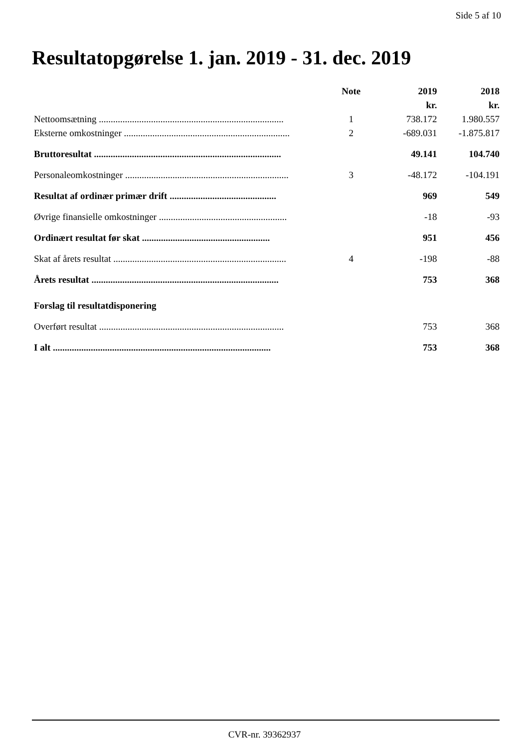Side 5 af 10
Resultatopgørelse 1. jan. 2019 - 31. dec. 2019
| | Note | 2019 | 2018 |
| --- | --- | --- | --- |
| | | kr. | kr. |
| Nettoomsætning .............................................................................. | 1 | 738.172 | 1.980.557 |
| Eksterne omkostninger ...................................................................... | 2 | -689.031 | -1.875.817 |
| Bruttoresultat ............................................................................... | | 49.141 | 104.740 |
| Personaleomkostninger ..................................................................... | 3 | -48.172 | -104.191 |
| Resultat af ordinær primær drift ............................................. | | 969 | 549 |
| Øvrige finansielle omkostninger ...................................................... | | -18 | -93 |
| Ordinært resultat før skat ...................................................... | | 951 | 456 |
| Skat af årets resultat ......................................................................... | 4 | -198 | -88 |
| Årets resultat ............................................................................... | | 753 | 368 |
| Forslag til resultatdisponering | | | |
| Overført resultat .............................................................................. | | 753 | 368 |
| I alt ............................................................................................ | | 753 | 368 |
CVR-nr. 39362937